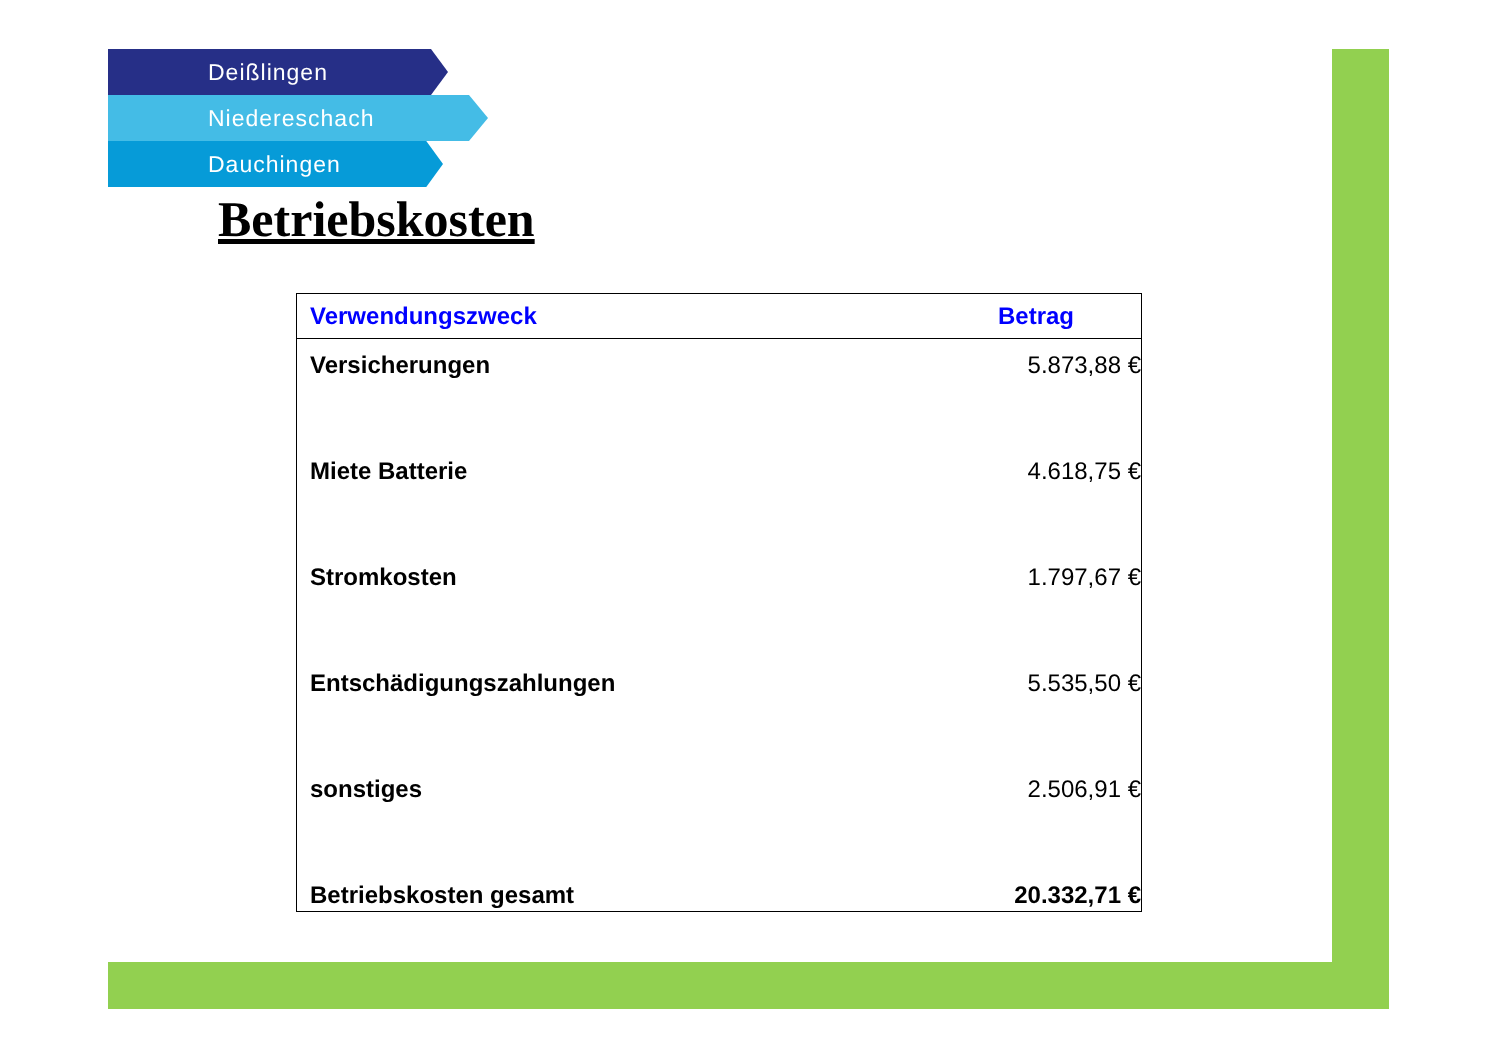Deißlingen
Niedereschach
Dauchingen
Betriebskosten
| Verwendungszweck | Betrag |
| --- | --- |
| Versicherungen | 5.873,88 € |
| Miete Batterie | 4.618,75 € |
| Stromkosten | 1.797,67 € |
| Entschädigungszahlungen | 5.535,50 € |
| sonstiges | 2.506,91 € |
| Betriebskosten gesamt | 20.332,71 € |